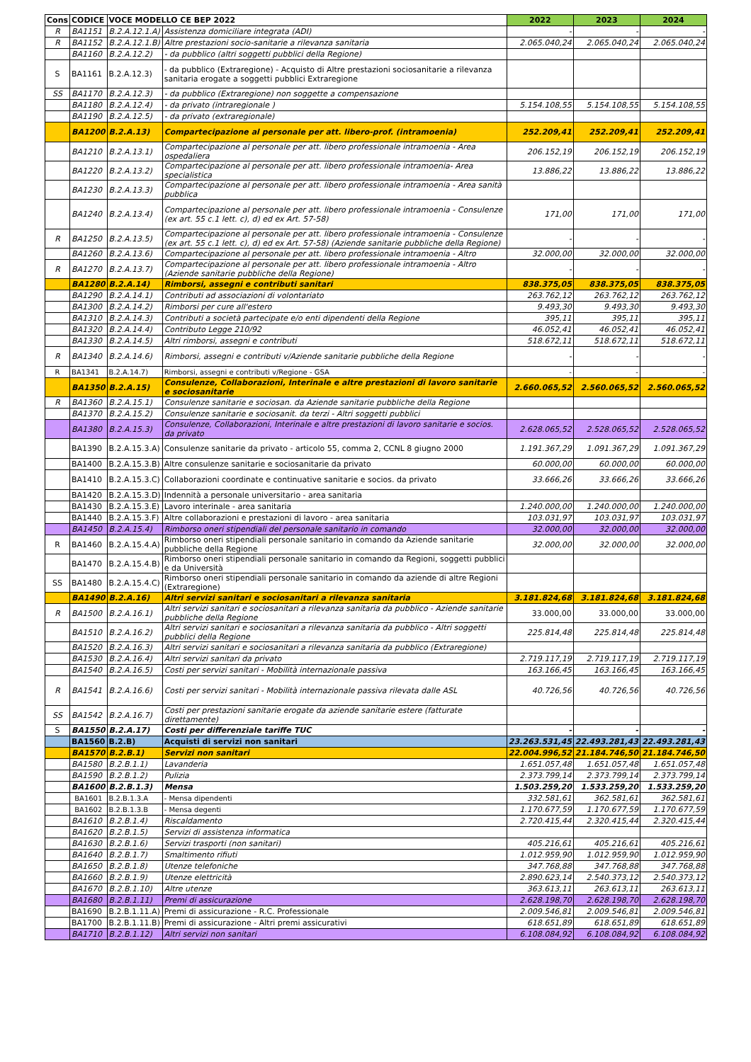| Cons | CODICE | VOCE MODELLO CE BEP 2022 | | 2022 | 2023 | 2024 |
| --- | --- | --- | --- | --- | --- | --- |
| R | BA1151 | B.2.A.12.1.A) | Assistenza domiciliare integrata (ADI) | - | - | - |
| R | BA1152 | B.2.A.12.1.B) | Altre prestazioni socio-sanitarie a rilevanza sanitaria | 2.065.040,24 | 2.065.040,24 | 2.065.040,24 |
| | BA1160 | B.2.A.12.2) | - da pubblico (altri soggetti pubblici della Regione) | | | |
| S | BA1161 | B.2.A.12.3) | - da pubblico (Extraregione) - Acquisto di Altre prestazioni sociosanitarie a rilevanza sanitaria erogate a soggetti pubblici Extraregione | | | |
| SS | BA1170 | B.2.A.12.3) | - da pubblico (Extraregione) non soggette a compensazione | | | |
| | BA1180 | B.2.A.12.4) | - da privato (intraregionale ) | 5.154.108,55 | 5.154.108,55 | 5.154.108,55 |
| | BA1190 | B.2.A.12.5) | - da privato (extraregionale) | | | |
| | BA1200 | B.2.A.13) | Compartecipazione al personale per att. libero-prof. (intramoenia) | 252.209,41 | 252.209,41 | 252.209,41 |
| | BA1210 | B.2.A.13.1) | Compartecipazione al personale per att. libero professionale intramoenia - Area ospedaliera | 206.152,19 | 206.152,19 | 206.152,19 |
| | BA1220 | B.2.A.13.2) | Compartecipazione al personale per att. libero professionale intramoenia- Area specialistica | 13.886,22 | 13.886,22 | 13.886,22 |
| | BA1230 | B.2.A.13.3) | Compartecipazione al personale per att. libero professionale intramoenia - Area sanità pubblica | | | |
| | BA1240 | B.2.A.13.4) | Compartecipazione al personale per att. libero professionale intramoenia - Consulenze (ex art. 55 c.1 lett. c), d) ed ex Art. 57-58) | 171,00 | 171,00 | 171,00 |
| R | BA1250 | B.2.A.13.5) | Compartecipazione al personale per att. libero professionale intramoenia - Consulenze (ex art. 55 c.1 lett. c), d) ed ex Art. 57-58) (Aziende sanitarie pubbliche della Regione) | - | - | - |
| | BA1260 | B.2.A.13.6) | Compartecipazione al personale per att. libero professionale intramoenia - Altro | 32.000,00 | 32.000,00 | 32.000,00 |
| R | BA1270 | B.2.A.13.7) | Compartecipazione al personale per att. libero professionale intramoenia - Altro (Aziende sanitarie pubbliche della Regione) | - | - | - |
| | BA1280 | B.2.A.14) | Rimborsi, assegni e contributi sanitari | 838.375,05 | 838.375,05 | 838.375,05 |
| | BA1290 | B.2.A.14.1) | Contributi ad associazioni di volontariato | 263.762,12 | 263.762,12 | 263.762,12 |
| | BA1300 | B.2.A.14.2) | Rimborsi per cure all'estero | 9.493,30 | 9.493,30 | 9.493,30 |
| | BA1310 | B.2.A.14.3) | Contributi a società partecipate e/o enti dipendenti della Regione | 395,11 | 395,11 | 395,11 |
| | BA1320 | B.2.A.14.4) | Contributo Legge 210/92 | 46.052,41 | 46.052,41 | 46.052,41 |
| | BA1330 | B.2.A.14.5) | Altri rimborsi, assegni e contributi | 518.672,11 | 518.672,11 | 518.672,11 |
| R | BA1340 | B.2.A.14.6) | Rimborsi, assegni e contributi v/Aziende sanitarie pubbliche della Regione | - | - | - |
| R | BA1341 | B.2.A.14.7) | Rimborsi, assegni e contributi v/Regione - GSA | - | - | - |
| | BA1350 | B.2.A.15) | Consulenze, Collaborazioni, Interinale e altre prestazioni di lavoro sanitarie e sociosanitarie | 2.660.065,52 | 2.560.065,52 | 2.560.065,52 |
| R | BA1360 | B.2.A.15.1) | Consulenze sanitarie e sociosan. da Aziende sanitarie pubbliche della Regione | | | |
| | BA1370 | B.2.A.15.2) | Consulenze sanitarie e sociosanit. da terzi - Altri soggetti pubblici | | | |
| | BA1380 | B.2.A.15.3) | Consulenze, Collaborazioni, Interinale e altre prestazioni di lavoro sanitarie e socios. da privato | 2.628.065,52 | 2.528.065,52 | 2.528.065,52 |
| | BA1390 | B.2.A.15.3.A) | Consulenze sanitarie da privato - articolo 55, comma 2, CCNL 8 giugno 2000 | 1.191.367,29 | 1.091.367,29 | 1.091.367,29 |
| | BA1400 | B.2.A.15.3.B) | Altre consulenze sanitarie e sociosanitarie da privato | 60.000,00 | 60.000,00 | 60.000,00 |
| | BA1410 | B.2.A.15.3.C) | Collaborazioni coordinate e continuative sanitarie e socios. da privato | 33.666,26 | 33.666,26 | 33.666,26 |
| | BA1420 | B.2.A.15.3.D) | Indennità a personale universitario - area sanitaria | | | |
| | BA1430 | B.2.A.15.3.E) | Lavoro interinale - area sanitaria | 1.240.000,00 | 1.240.000,00 | 1.240.000,00 |
| | BA1440 | B.2.A.15.3.F) | Altre collaborazioni e prestazioni di lavoro - area sanitaria | 103.031,97 | 103.031,97 | 103.031,97 |
| | BA1450 | B.2.A.15.4) | Rimborso oneri stipendiali del personale sanitario in comando | 32.000,00 | 32.000,00 | 32.000,00 |
| R | BA1460 | B.2.A.15.4.A) | Rimborso oneri stipendiali personale sanitario in comando da Aziende sanitarie pubbliche della Regione | 32.000,00 | 32.000,00 | 32.000,00 |
| | BA1470 | B.2.A.15.4.B) | Rimborso oneri stipendiali personale sanitario in comando da Regioni, soggetti pubblici e da Università | | | |
| SS | BA1480 | B.2.A.15.4.C) | Rimborso oneri stipendiali personale sanitario in comando da aziende di altre Regioni (Extraregione) | | | |
| | BA1490 | B.2.A.16) | Altri servizi sanitari e sociosanitari a rilevanza sanitaria | 3.181.824,68 | 3.181.824,68 | 3.181.824,68 |
| R | BA1500 | B.2.A.16.1) | Altri servizi sanitari e sociosanitari a rilevanza sanitaria da pubblico - Aziende sanitarie pubbliche della Regione | 33.000,00 | 33.000,00 | 33.000,00 |
| | BA1510 | B.2.A.16.2) | Altri servizi sanitari e sociosanitari a rilevanza sanitaria da pubblico - Altri soggetti pubblici della Regione | 225.814,48 | 225.814,48 | 225.814,48 |
| | BA1520 | B.2.A.16.3) | Altri servizi sanitari e sociosanitari a rilevanza sanitaria da pubblico (Extraregione) | | | |
| | BA1530 | B.2.A.16.4) | Altri servizi sanitari da privato | 2.719.117,19 | 2.719.117,19 | 2.719.117,19 |
| | BA1540 | B.2.A.16.5) | Costi per servizi sanitari - Mobilità internazionale passiva | 163.166,45 | 163.166,45 | 163.166,45 |
| R | BA1541 | B.2.A.16.6) | Costi per servizi sanitari - Mobilità internazionale passiva rilevata dalle ASL | 40.726,56 | 40.726,56 | 40.726,56 |
| SS | BA1542 | B.2.A.16.7) | Costi per prestazioni sanitarie erogate da aziende sanitarie estere (fatturate direttamente) | | | |
| S | BA1550 | B.2.A.17) | Costi per differenziale tariffe TUC | - | - | - |
| | BA1560 | B.2.B) | Acquisti di servizi non sanitari | 23.263.531,45 | 22.493.281,43 | 22.493.281,43 |
| | BA1570 | B.2.B.1) | Servizi non sanitari | 22.004.996,52 | 21.184.746,50 | 21.184.746,50 |
| | BA1580 | B.2.B.1.1) | Lavanderia | 1.651.057,48 | 1.651.057,48 | 1.651.057,48 |
| | BA1590 | B.2.B.1.2) | Pulizia | 2.373.799,14 | 2.373.799,14 | 2.373.799,14 |
| | BA1600 | B.2.B.1.3) | Mensa | 1.503.259,20 | 1.533.259,20 | 1.533.259,20 |
| | BA1601 | B.2.B.1.3.A | - Mensa dipendenti | 332.581,61 | 362.581,61 | 362.581,61 |
| | BA1602 | B.2.B.1.3.B | - Mensa degenti | 1.170.677,59 | 1.170.677,59 | 1.170.677,59 |
| | BA1610 | B.2.B.1.4) | Riscaldamento | 2.720.415,44 | 2.320.415,44 | 2.320.415,44 |
| | BA1620 | B.2.B.1.5) | Servizi di assistenza informatica | | | |
| | BA1630 | B.2.B.1.6) | Servizi trasporti (non sanitari) | 405.216,61 | 405.216,61 | 405.216,61 |
| | BA1640 | B.2.B.1.7) | Smaltimento rifiuti | 1.012.959,90 | 1.012.959,90 | 1.012.959,90 |
| | BA1650 | B.2.B.1.8) | Utenze telefoniche | 347.768,88 | 347.768,88 | 347.768,88 |
| | BA1660 | B.2.B.1.9) | Utenze elettricità | 2.890.623,14 | 2.540.373,12 | 2.540.373,12 |
| | BA1670 | B.2.B.1.10) | Altre utenze | 363.613,11 | 263.613,11 | 263.613,11 |
| | BA1680 | B.2.B.1.11) | Premi di assicurazione | 2.628.198,70 | 2.628.198,70 | 2.628.198,70 |
| | BA1690 | B.2.B.1.11.A) | Premi di assicurazione - R.C. Professionale | 2.009.546,81 | 2.009.546,81 | 2.009.546,81 |
| | BA1700 | B.2.B.1.11.B) | Premi di assicurazione - Altri premi assicurativi | 618.651,89 | 618.651,89 | 618.651,89 |
| | BA1710 | B.2.B.1.12) | Altri servizi non sanitari | 6.108.084,92 | 6.108.084,92 | 6.108.084,92 |